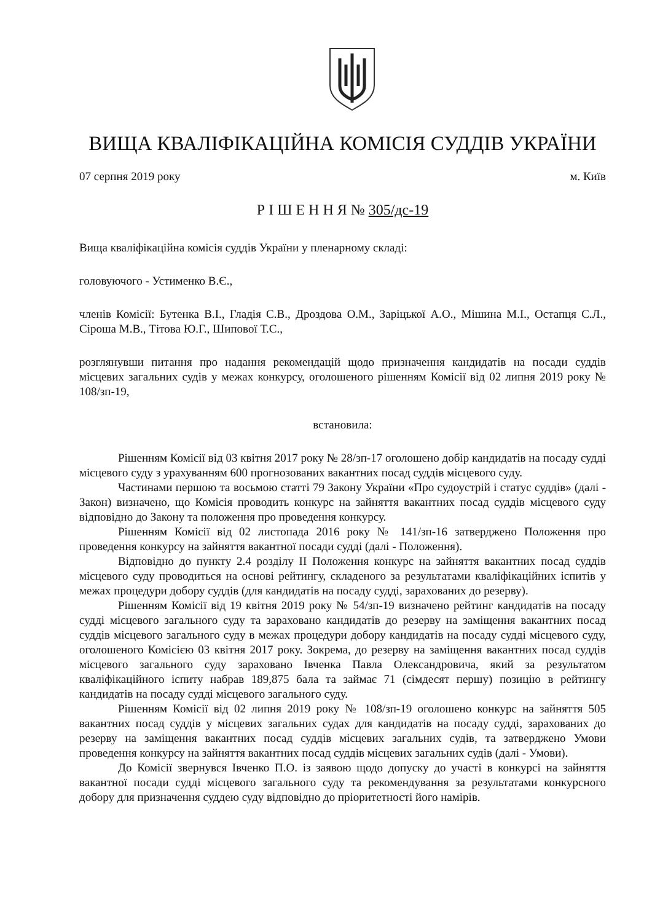ВИЩА КВАЛІФІКАЦІЙНА КОМІСІЯ СУДДІВ УКРАЇНИ
07 серпня 2019 року м. Київ
Р І Ш Е Н Н Я № 305/дс-19
Вища кваліфікаційна комісія суддів України у пленарному складі:
головуючого - Устименко В.Є.,
членів Комісії: Бутенка В.І., Гладія С.В., Дроздова О.М., Заріцької А.О., Мішина М.І., Остапця С.Л., Сіроша М.В., Тітова Ю.Г., Шипової Т.С.,
розглянувши питання про надання рекомендацій щодо призначення кандидатів на посади суддів місцевих загальних судів у межах конкурсу, оголошеного рішенням Комісії від 02 липня 2019 року № 108/зп-19,
встановила:
Рішенням Комісії від 03 квітня 2017 року № 28/зп-17 оголошено добір кандидатів на посаду судді місцевого суду з урахуванням 600 прогнозованих вакантних посад суддів місцевого суду.
Частинами першою та восьмою статті 79 Закону України «Про судоустрій і статус суддів» (далі - Закон) визначено, що Комісія проводить конкурс на зайняття вакантних посад суддів місцевого суду відповідно до Закону та положення про проведення конкурсу.
Рішенням Комісії від 02 листопада 2016 року № 141/зп-16 затверджено Положення про проведення конкурсу на зайняття вакантної посади судді (далі - Положення).
Відповідно до пункту 2.4 розділу ІІ Положення конкурс на зайняття вакантних посад суддів місцевого суду проводиться на основі рейтингу, складеного за результатами кваліфікаційних іспитів у межах процедури добору суддів (для кандидатів на посаду судді, зарахованих до резерву).
Рішенням Комісії від 19 квітня 2019 року № 54/зп-19 визначено рейтинг кандидатів на посаду судді місцевого загального суду та зараховано кандидатів до резерву на заміщення вакантних посад суддів місцевого загального суду в межах процедури добору кандидатів на посаду судді місцевого суду, оголошеного Комісією 03 квітня 2017 року. Зокрема, до резерву на заміщення вакантних посад суддів місцевого загального суду зараховано Івченка Павла Олександровича, який за результатом кваліфікаційного іспиту набрав 189,875 бала та займає 71 (сімдесят першу) позицію в рейтингу кандидатів на посаду судді місцевого загального суду.
Рішенням Комісії від 02 липня 2019 року № 108/зп-19 оголошено конкурс на зайняття 505 вакантних посад суддів у місцевих загальних судах для кандидатів на посаду судді, зарахованих до резерву на заміщення вакантних посад суддів місцевих загальних судів, та затверджено Умови проведення конкурсу на зайняття вакантних посад суддів місцевих загальних судів (далі - Умови).
До Комісії звернувся Івченко П.О. із заявою щодо допуску до участі в конкурсі на зайняття вакантної посади судді місцевого загального суду та рекомендування за результатами конкурсного добору для призначення суддею суду відповідно до пріоритетності його намірів.